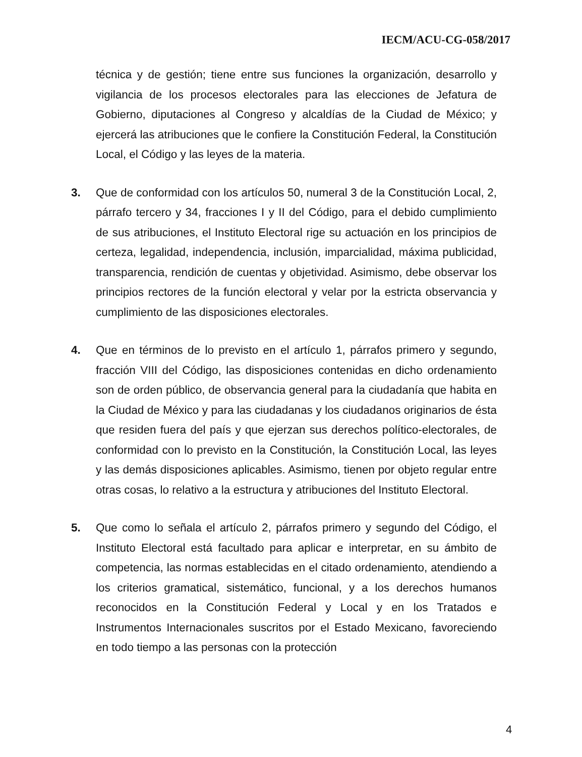IECM/ACU-CG-058/2017
técnica y de gestión; tiene entre sus funciones la organización, desarrollo y vigilancia de los procesos electorales para las elecciones de Jefatura de Gobierno, diputaciones al Congreso y alcaldías de la Ciudad de México; y ejercerá las atribuciones que le confiere la Constitución Federal, la Constitución Local, el Código y las leyes de la materia.
3. Que de conformidad con los artículos 50, numeral 3 de la Constitución Local, 2, párrafo tercero y 34, fracciones I y II del Código, para el debido cumplimiento de sus atribuciones, el Instituto Electoral rige su actuación en los principios de certeza, legalidad, independencia, inclusión, imparcialidad, máxima publicidad, transparencia, rendición de cuentas y objetividad. Asimismo, debe observar los principios rectores de la función electoral y velar por la estricta observancia y cumplimiento de las disposiciones electorales.
4. Que en términos de lo previsto en el artículo 1, párrafos primero y segundo, fracción VIII del Código, las disposiciones contenidas en dicho ordenamiento son de orden público, de observancia general para la ciudadanía que habita en la Ciudad de México y para las ciudadanas y los ciudadanos originarios de ésta que residen fuera del país y que ejerzan sus derechos político-electorales, de conformidad con lo previsto en la Constitución, la Constitución Local, las leyes y las demás disposiciones aplicables. Asimismo, tienen por objeto regular entre otras cosas, lo relativo a la estructura y atribuciones del Instituto Electoral.
5. Que como lo señala el artículo 2, párrafos primero y segundo del Código, el Instituto Electoral está facultado para aplicar e interpretar, en su ámbito de competencia, las normas establecidas en el citado ordenamiento, atendiendo a los criterios gramatical, sistemático, funcional, y a los derechos humanos reconocidos en la Constitución Federal y Local y en los Tratados e Instrumentos Internacionales suscritos por el Estado Mexicano, favoreciendo en todo tiempo a las personas con la protección
4